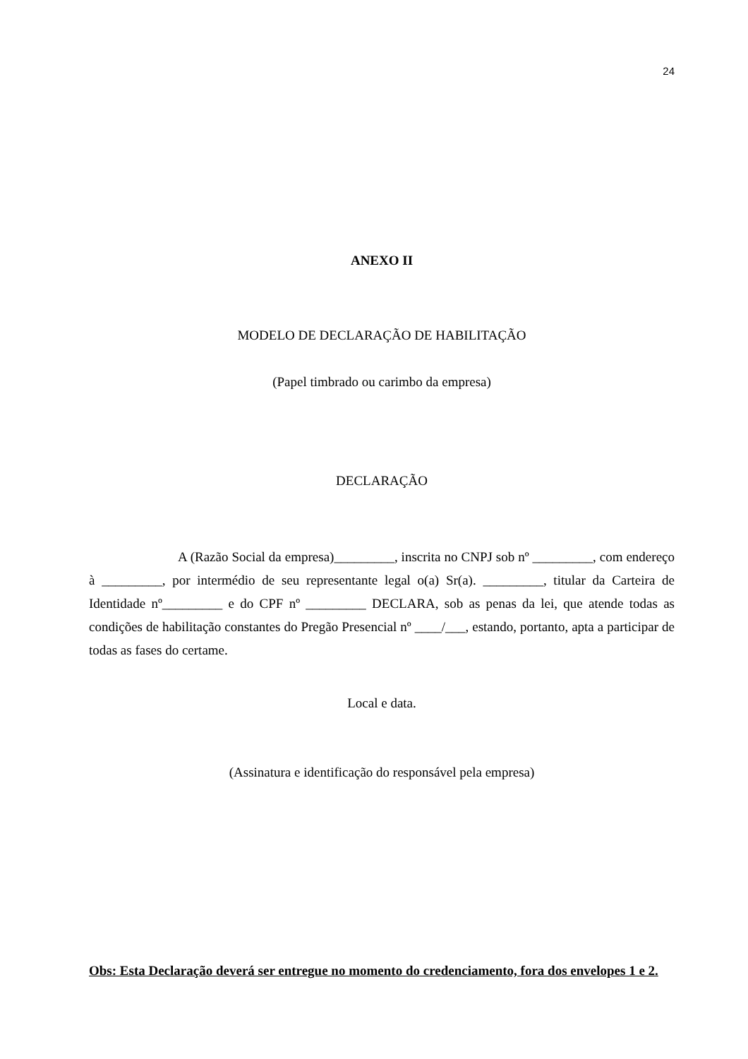24
ANEXO II
MODELO DE DECLARAÇÃO DE HABILITAÇÃO
(Papel timbrado ou carimbo da empresa)
DECLARAÇÃO
A (Razão Social da empresa)_________, inscrita no CNPJ sob nº _________, com endereço à _________, por intermédio de seu representante legal o(a) Sr(a). _________, titular da Carteira de Identidade nº_________ e do CPF nº _________ DECLARA, sob as penas da lei, que atende todas as condições de habilitação constantes do Pregão Presencial nº ____/___, estando, portanto, apta a participar de todas as fases do certame.
Local e data.
(Assinatura e identificação do responsável pela empresa)
Obs: Esta Declaração deverá ser entregue no momento do credenciamento, fora dos envelopes 1 e 2.